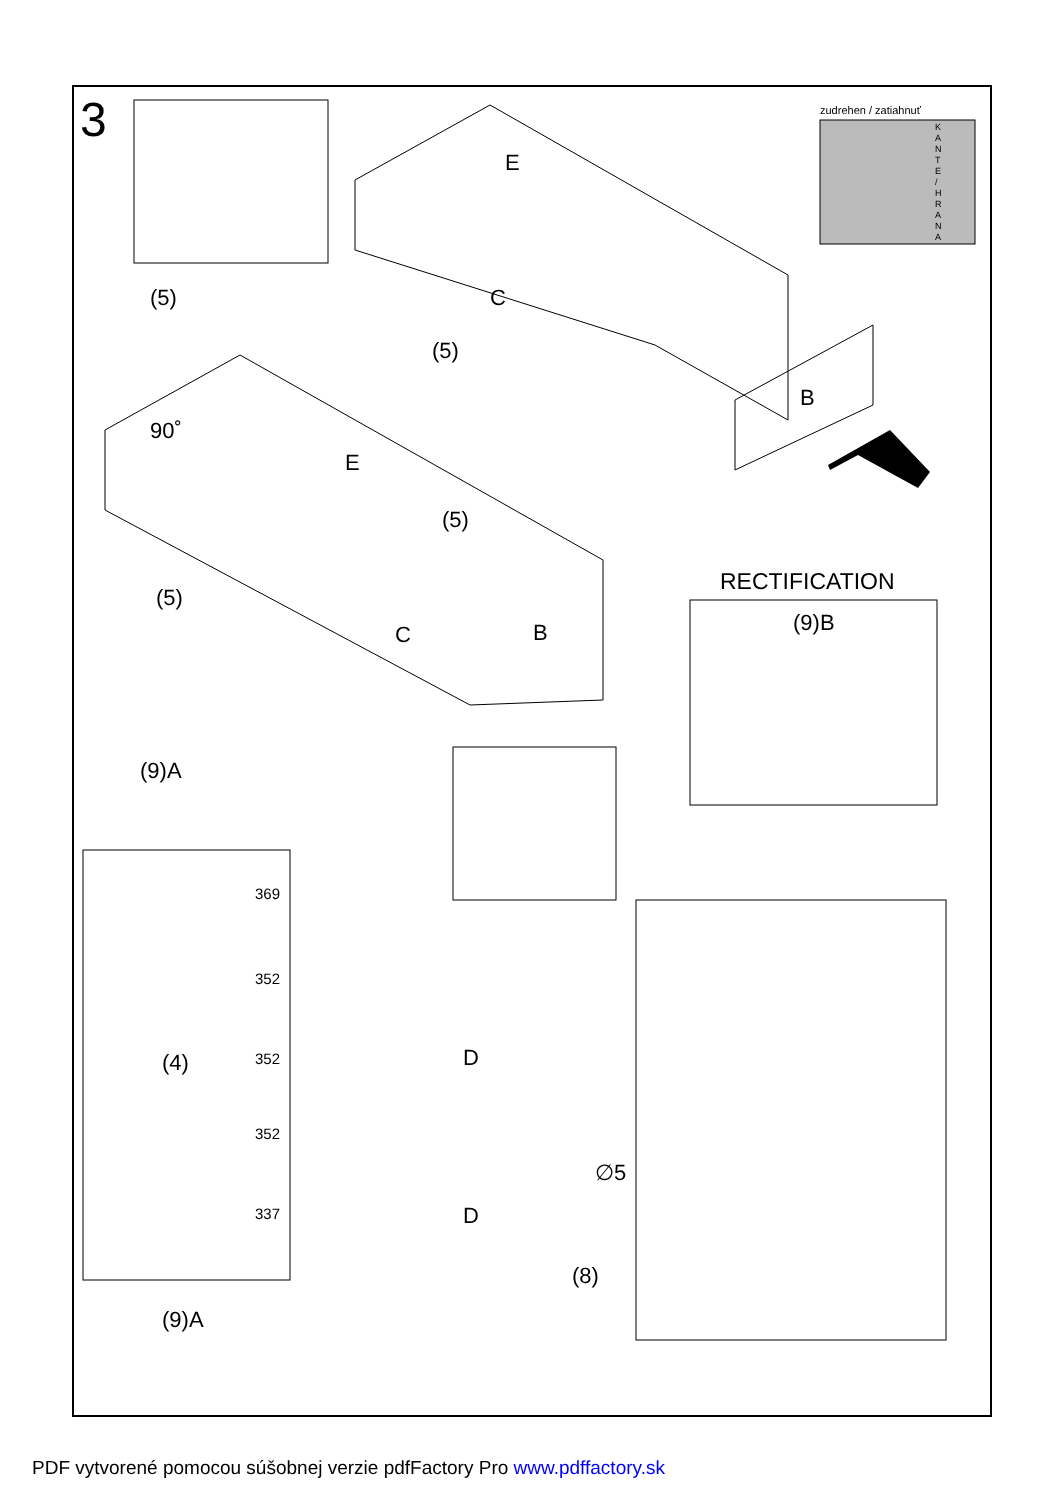3 zudrehen / zatiahnuť
K A N T E / H R A N A
(5)
E
C
(5)
B
90˚
E
(5)
(5)
C B
RECTIFICATION
(9)B
(9)A
369
352
352
352
337
(4) D
D
∅5
(8)
(9)A
PDF vytvorené pomocou súšobnej verzie pdfFactory Pro www.pdffactory.sk